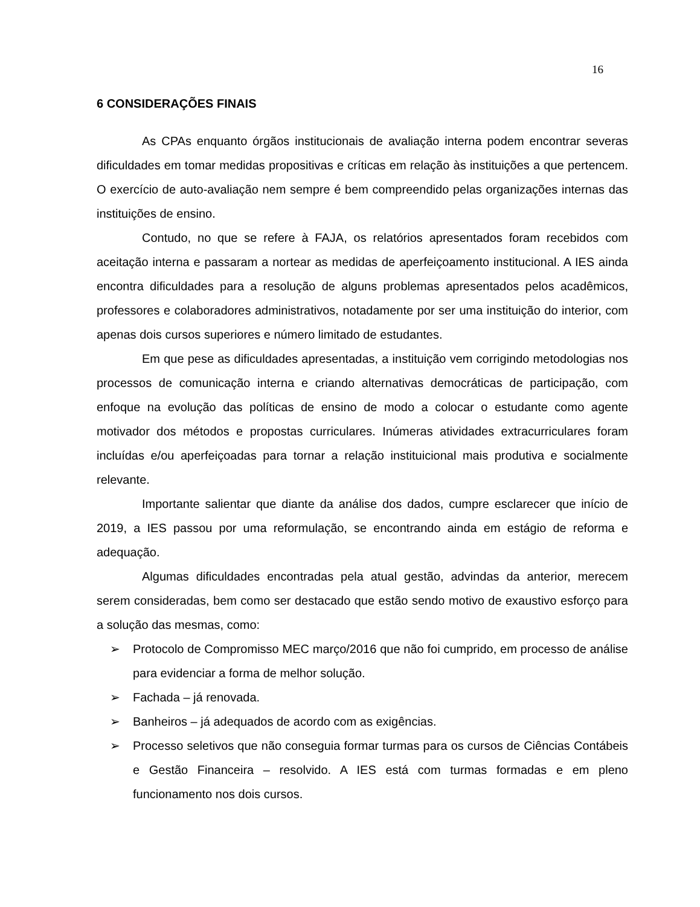16
6 CONSIDERAÇÕES FINAIS
As CPAs enquanto órgãos institucionais de avaliação interna podem encontrar severas dificuldades em tomar medidas propositivas e críticas em relação às instituições a que pertencem. O exercício de auto-avaliação nem sempre é bem compreendido pelas organizações internas das instituições de ensino.
Contudo, no que se refere à FAJA, os relatórios apresentados foram recebidos com aceitação interna e passaram a nortear as medidas de aperfeiçoamento institucional. A IES ainda encontra dificuldades para a resolução de alguns problemas apresentados pelos acadêmicos, professores e colaboradores administrativos, notadamente por ser uma instituição do interior, com apenas dois cursos superiores e número limitado de estudantes.
Em que pese as dificuldades apresentadas, a instituição vem corrigindo metodologias nos processos de comunicação interna e criando alternativas democráticas de participação, com enfoque na evolução das políticas de ensino de modo a colocar o estudante como agente motivador dos métodos e propostas curriculares. Inúmeras atividades extracurriculares foram incluídas e/ou aperfeiçoadas para tornar a relação instituicional mais produtiva e socialmente relevante.
Importante salientar que diante da análise dos dados, cumpre esclarecer que início de 2019, a IES passou por uma reformulação, se encontrando ainda em estágio de reforma e adequação.
Algumas dificuldades encontradas pela atual gestão, advindas da anterior, merecem serem consideradas, bem como ser destacado que estão sendo motivo de exaustivo esforço para a solução das mesmas, como:
➢ Protocolo de Compromisso MEC março/2016 que não foi cumprido, em processo de análise para evidenciar a forma de melhor solução.
➢ Fachada – já renovada.
➢ Banheiros – já adequados de acordo com as exigências.
➢ Processo seletivos que não conseguia formar turmas para os cursos de Ciências Contábeis e Gestão Financeira – resolvido. A IES está com turmas formadas e em pleno funcionamento nos dois cursos.